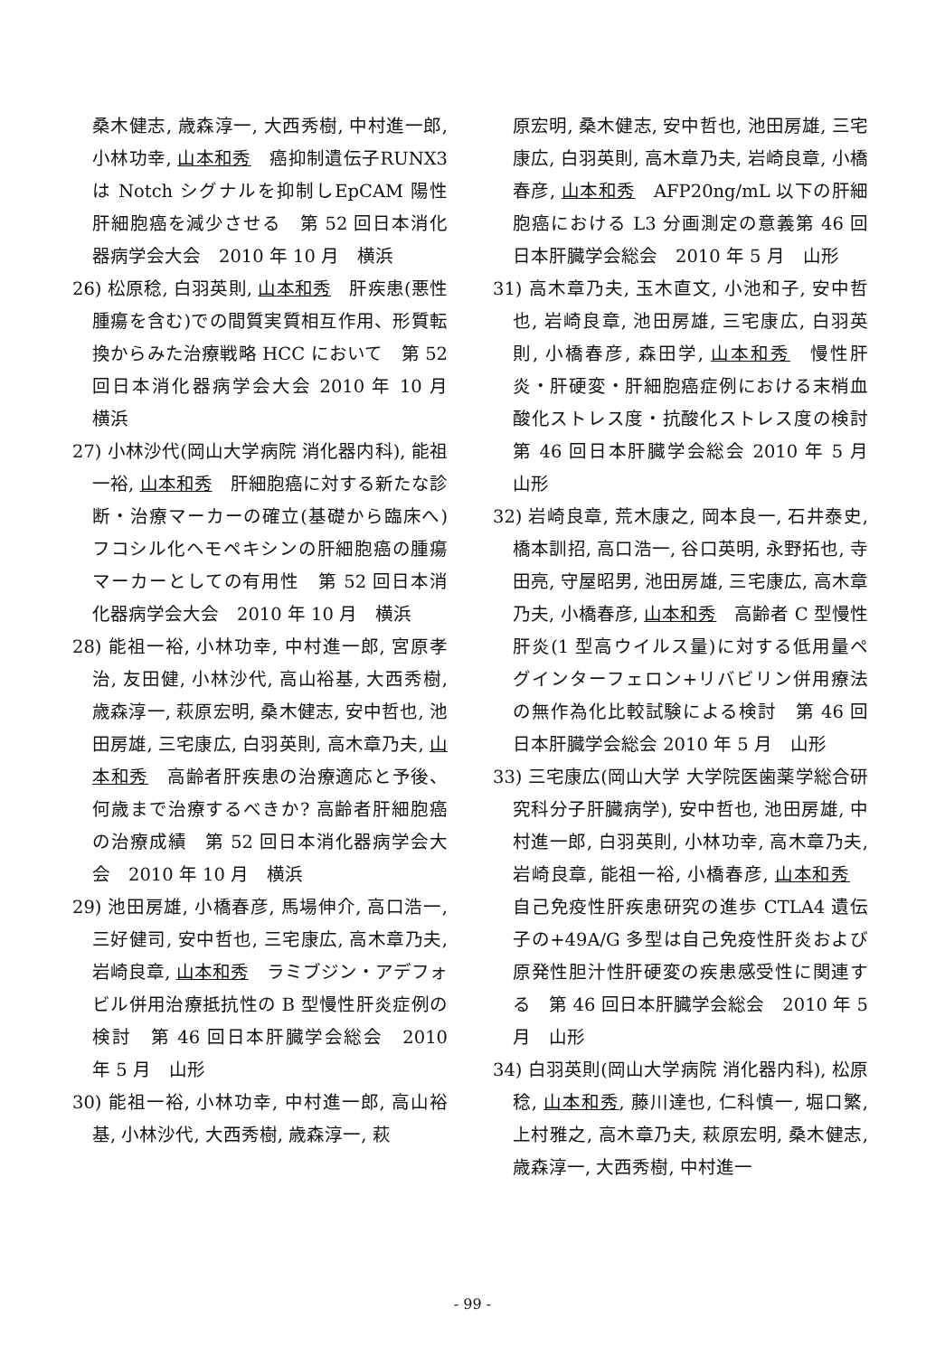桑木健志, 歳森淳一, 大西秀樹, 中村進一郎, 小林功幸, 山本和秀　癌抑制遺伝子RUNX3 は Notch シグナルを抑制しEpCAM 陽性肝細胞癌を減少させる　第 52 回日本消化器病学会大会　2010 年 10 月　横浜
26) 松原稔, 白羽英則, 山本和秀　肝疾患(悪性腫瘍を含む)での間質実質相互作用、形質転換からみた治療戦略 HCC において　第 52 回日本消化器病学会大会 2010 年 10 月　横浜
27) 小林沙代(岡山大学病院 消化器内科), 能祖一裕, 山本和秀　肝細胞癌に対する新たな診断・治療マーカーの確立(基礎から臨床へ) フコシル化ヘモペキシンの肝細胞癌の腫瘍マーカーとしての有用性　第 52 回日本消化器病学会大会　2010 年 10 月　横浜
28) 能祖一裕, 小林功幸, 中村進一郎, 宮原孝治, 友田健, 小林沙代, 高山裕基, 大西秀樹, 歳森淳一, 萩原宏明, 桑木健志, 安中哲也, 池田房雄, 三宅康広, 白羽英則, 高木章乃夫, 山本和秀　高齢者肝疾患の治療適応と予後、何歳まで治療するべきか? 高齢者肝細胞癌の治療成績　第 52 回日本消化器病学会大会　2010 年 10 月　横浜
29) 池田房雄, 小橋春彦, 馬場伸介, 高口浩一, 三好健司, 安中哲也, 三宅康広, 高木章乃夫, 岩崎良章, 山本和秀　ラミブジン・アデフォビル併用治療抵抗性の B 型慢性肝炎症例の検討　第 46 回日本肝臓学会総会　2010 年 5 月　山形
30) 能祖一裕, 小林功幸, 中村進一郎, 高山裕基, 小林沙代, 大西秀樹, 歳森淳一, 萩
原宏明, 桑木健志, 安中哲也, 池田房雄, 三宅康広, 白羽英則, 高木章乃夫, 岩崎良章, 小橋春彦, 山本和秀　AFP20ng/mL 以下の肝細胞癌における L3 分画測定の意義第 46 回日本肝臓学会総会　2010 年 5 月　山形
31) 高木章乃夫, 玉木直文, 小池和子, 安中哲也, 岩崎良章, 池田房雄, 三宅康広, 白羽英則, 小橋春彦, 森田学, 山本和秀　慢性肝炎・肝硬変・肝細胞癌症例における末梢血酸化ストレス度・抗酸化ストレス度の検討第 46 回日本肝臓学会総会 2010 年 5 月　山形
32) 岩崎良章, 荒木康之, 岡本良一, 石井泰史, 橋本訓招, 高口浩一, 谷口英明, 永野拓也, 寺田亮, 守屋昭男, 池田房雄, 三宅康広, 高木章乃夫, 小橋春彦, 山本和秀　高齢者 C 型慢性肝炎(1 型高ウイルス量)に対する低用量ペグインターフェロン+リバビリン併用療法の無作為化比較試験による検討　第 46 回日本肝臓学会総会 2010 年 5 月　山形
33) 三宅康広(岡山大学 大学院医歯薬学総合研究科分子肝臓病学), 安中哲也, 池田房雄, 中村進一郎, 白羽英則, 小林功幸, 高木章乃夫, 岩崎良章, 能祖一裕, 小橋春彦, 山本和秀　自己免疫性肝疾患研究の進歩 CTLA4 遺伝子の+49A/G 多型は自己免疫性肝炎および原発性胆汁性肝硬変の疾患感受性に関連する　第 46 回日本肝臓学会総会　2010 年 5 月　山形
34) 白羽英則(岡山大学病院 消化器内科), 松原稔, 山本和秀, 藤川達也, 仁科慎一, 堀口繁, 上村雅之, 高木章乃夫, 萩原宏明, 桑木健志, 歳森淳一, 大西秀樹, 中村進一
- 99 -